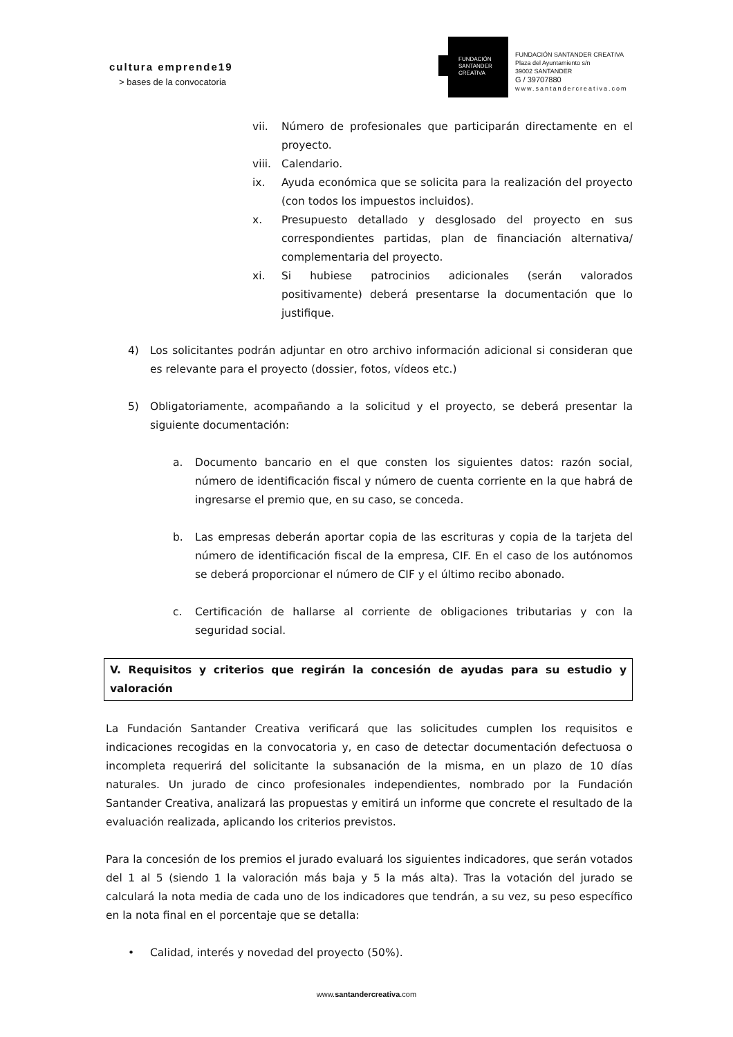cultura emprende19
> bases de la convocatoria
FUNDACIÓN
SANTANDER
CREATIVA
FUNDACIÓN SANTANDER CREATIVA
Plaza del Ayuntamiento s/n
39002 SANTANDER
G / 39707880
www.santandercreativa.com
vii. Número de profesionales que participarán directamente en el proyecto.
viii.
Calendario.
ix. Ayuda económica que se solicita para la realización del proyecto (con todos los impuestos incluidos).
x. Presupuesto detallado y desglosado del proyecto en sus correspondientes partidas, plan de financiación alternativa/ complementaria del proyecto.
xi. Si hubiese patrocinios adicionales (serán valorados positivamente) deberá presentarse la documentación que lo justifique.
4) Los solicitantes podrán adjuntar en otro archivo información adicional si consideran que es relevante para el proyecto (dossier, fotos, vídeos etc.)
5) Obligatoriamente, acompañando a la solicitud y el proyecto, se deberá presentar la siguiente documentación:
a. Documento bancario en el que consten los siguientes datos: razón social, número de identificación fiscal y número de cuenta corriente en la que habrá de ingresarse el premio que, en su caso, se conceda.
b. Las empresas deberán aportar copia de las escrituras y copia de la tarjeta del número de identificación fiscal de la empresa, CIF. En el caso de los autónomos se deberá proporcionar el número de CIF y el último recibo abonado.
c. Certificación de hallarse al corriente de obligaciones tributarias y con la seguridad social.
V. Requisitos y criterios que regirán la concesión de ayudas para su estudio y valoración
La Fundación Santander Creativa verificará que las solicitudes cumplen los requisitos e indicaciones recogidas en la convocatoria y, en caso de detectar documentación defectuosa o incompleta requerirá del solicitante la subsanación de la misma, en un plazo de 10 días naturales. Un jurado de cinco profesionales independientes, nombrado por la Fundación Santander Creativa, analizará las propuestas y emitirá un informe que concrete el resultado de la evaluación realizada, aplicando los criterios previstos.
Para la concesión de los premios el jurado evaluará los siguientes indicadores, que serán votados del 1 al 5 (siendo 1 la valoración más baja y 5 la más alta). Tras la votación del jurado se calculará la nota media de cada uno de los indicadores que tendrán, a su vez, su peso específico en la nota final en el porcentaje que se detalla:
• Calidad, interés y novedad del proyecto (50%).
www.santandercreativa.com